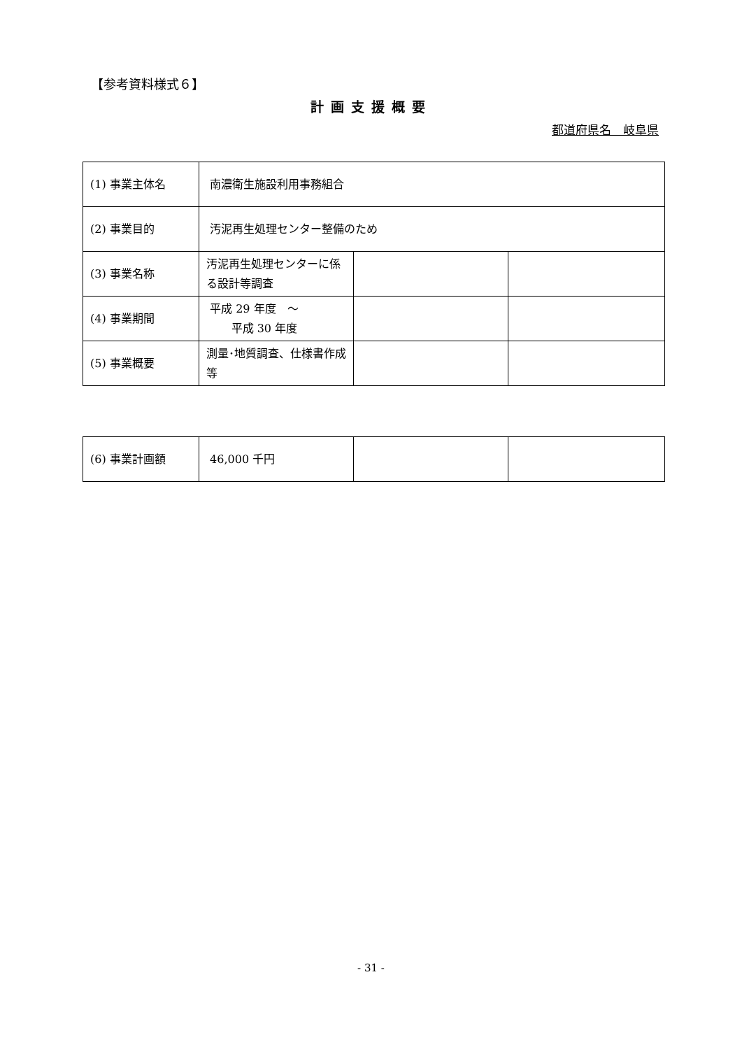【参考資料様式６】
計画支援概要
都道府県名　岐阜県
| (1) 事業主体名 | 南濃衛生施設利用事務組合 | | |
| (2) 事業目的 | 汚泥再生処理センター整備のため | | |
| (3) 事業名称 | 汚泥再生処理センターに係る設計等調査 | | |
| (4) 事業期間 | 平成 29 年度 ～ 平成 30 年度 | | |
| (5) 事業概要 | 測量･地質調査、仕様書作成等 | | |
| (6) 事業計画額 | 46,000 千円 | | |
- 31 -